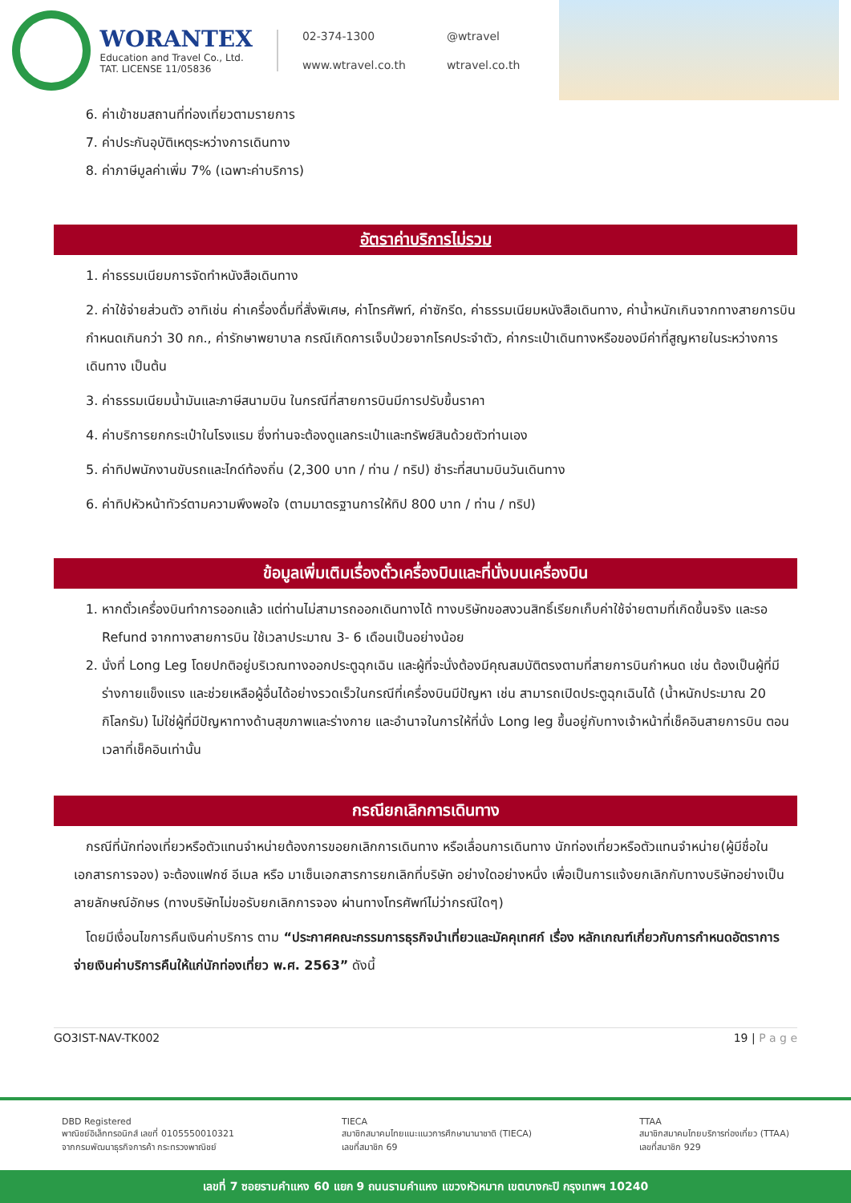WORANTEX
Education and Travel Co., Ltd.
TAT. LICENSE 11/05836
02-374-1300
@wtravel
www.wtravel.co.th
wtravel.co.th
6. ค่าเข้าชมสถานที่ท่องเที่ยวตามรายการ
7. ค่าประกันอุบัติเหตุระหว่างการเดินทาง
8. ค่าภาษีมูลค่าเพิ่ม 7% (เฉพาะค่าบริการ)
อัตราค่าบริการไม่รวม
1. ค่าธรรมเนียมการจัดทำหนังสือเดินทาง
2. ค่าใช้จ่ายส่วนตัว อาทิเช่น ค่าเครื่องดื่มที่สั่งพิเศษ, ค่าโทรศัพท์, ค่าซักรีด, ค่าธรรมเนียมหนังสือเดินทาง, ค่าน้ำหนักเกินจากทางสายการบินกำหนดเกินกว่า 30 กก., ค่ารักษาพยาบาล กรณีเกิดการเจ็บป่วยจากโรคประจำตัว, ค่ากระเป๋าเดินทางหรือของมีค่าที่สูญหายในระหว่างการเดินทาง เป็นต้น
3. ค่าธรรมเนียมน้ำมันและภาษีสนามบิน ในกรณีที่สายการบินมีการปรับขึ้นราคา
4. ค่าบริการยกกระเป๋าในโรงแรม ซึ่งท่านจะต้องดูแลกระเป๋าและทรัพย์สินด้วยตัวท่านเอง
5. ค่าทิปพนักงานขับรถและไกด์ท้องถิ่น (2,300 บาท / ท่าน / ทริป) ชำระที่สนามบินวันเดินทาง
6. ค่าทิปหัวหน้าทัวร์ตามความพึงพอใจ (ตามมาตรฐานการให้ทิป 800 บาท / ท่าน / ทริป)
ข้อมูลเพิ่มเติมเรื่องตั๋วเครื่องบินและที่นั่งบนเครื่องบิน
1. หากตั๋วเครื่องบินทำการออกแล้ว แต่ท่านไม่สามารถออกเดินทางได้ ทางบริษัทขอสงวนสิทธิ์เรียกเก็บค่าใช้จ่ายตามที่เกิดขึ้นจริง และรอ Refund จากทางสายการบิน ใช้เวลาประมาณ 3- 6 เดือนเป็นอย่างน้อย
2. นั่งที่ Long Leg โดยปกติอยู่บริเวณทางออกประตูฉุกเฉิน และผู้ที่จะนั่งต้องมีคุณสมบัติตรงตามที่สายการบินกำหนด เช่น ต้องเป็นผู้ที่มีร่างกายแข็งแรง และช่วยเหลือผู้อื่นได้อย่างรวดเร็วในกรณีที่เครื่องบินมีปัญหา เช่น สามารถเปิดประตูฉุกเฉินได้ (น้ำหนักประมาณ 20 กิโลกรัม) ไม่ใช่ผู้ที่มีปัญหาทางด้านสุขภาพและร่างกาย และอำนาจในการให้ที่นั่ง Long leg ขึ้นอยู่กับทางเจ้าหน้าที่เช็คอินสายการบิน ตอนเวลาที่เช็คอินเท่านั้น
กรณียกเลิกการเดินทาง
กรณีที่นักท่องเที่ยวหรือตัวแทนจำหน่ายต้องการขอยกเลิกการเดินทาง หรือเลื่อนการเดินทาง นักท่องเที่ยวหรือตัวแทนจำหน่าย(ผู้มีชื่อในเอกสารการจอง) จะต้องแฟกซ์ อีเมล หรือ มาเซ็นเอกสารการยกเลิกที่บริษัท อย่างใดอย่างหนึ่ง เพื่อเป็นการแจ้งยกเลิกกับทางบริษัทอย่างเป็นลายลักษณ์อักษร (ทางบริษัทไม่ขอรับยกเลิกการจอง ผ่านทางโทรศัพท์ไม่ว่ากรณีใดๆ)
โดยมีเงื่อนไขการคืนเงินค่าบริการ ตาม “ประกาศคณะกรรมการธุรกิจนำเที่ยวและมัคคุเทศก์ เรื่อง หลักเกณฑ์เกี่ยวกับการกำหนดอัตราการจ่ายเงินค่าบริการคืนให้แก่นักท่องเที่ยว พ.ศ. 2563” ดังนี้
GO3IST-NAV-TK002 19 | P a g e
DBD Registered
พาณิชย์อิเล็กทรอนิกส์ เลขที่ 0105550010321
จากกรมพัฒนาธุรกิจการค้า กระทรวงพาณิชย์
TIECA
สมาชิกสมาคมไทยแนะแนวการศึกษานานาชาติ (TIECA)
เลขที่สมาชิก 69
TTAA
สมาชิกสมาคมไทยบริการท่องเที่ยว (TTAA)
เลขที่สมาชิก 929
เลขที่ 7 ซอยรามคำแหง 60 แยก 9 ถนนรามคำแหง แขวงหัวหมาก เขตบางกะปิ กรุงเทพฯ 10240